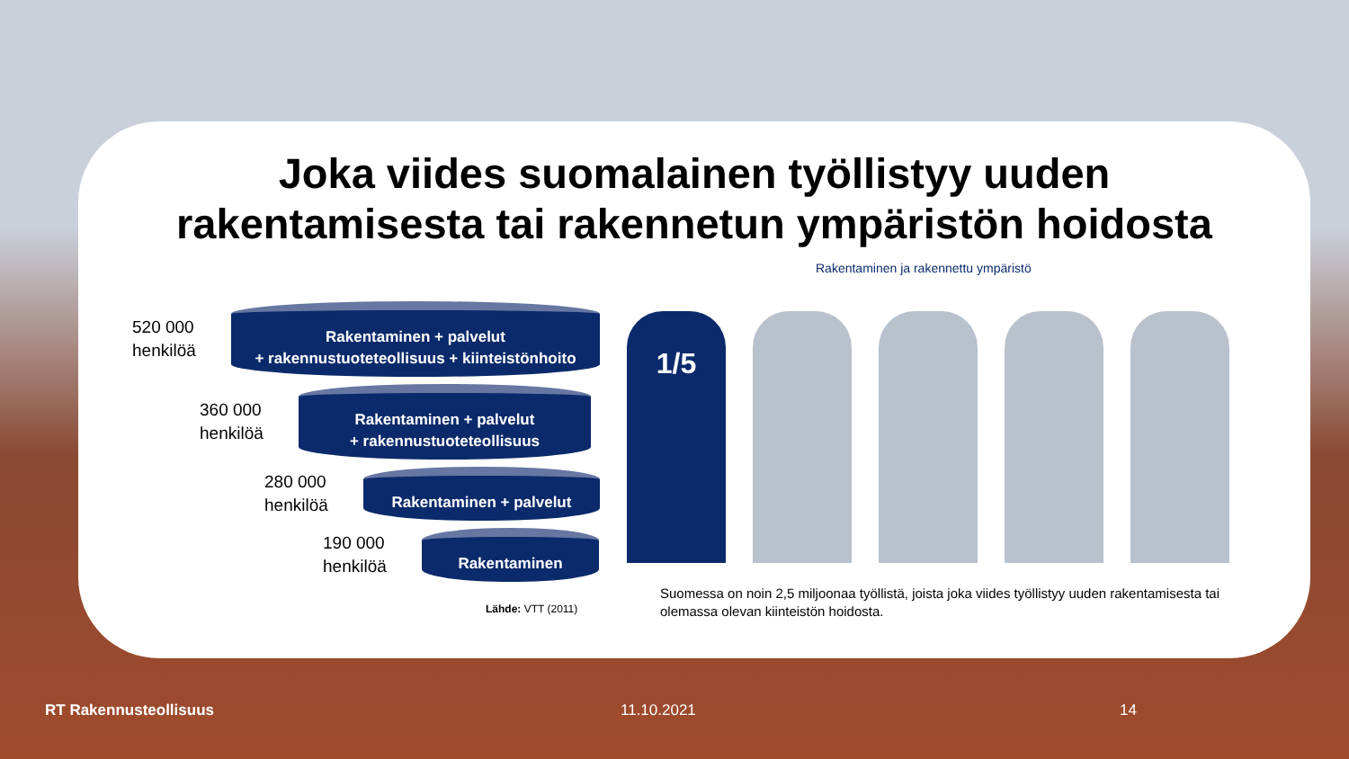Joka viides suomalainen työllistyy uuden
rakentamisesta tai rakennetun ympäristön hoidosta
520 000
henkilöä
Rakentaminen + palvelut
+ rakennustuoteteollisuus + kiinteistönhoito
360 000
henkilöä
Rakentaminen + palvelut
+ rakennustuoteteollisuus
280 000
henkilöä
Rakentaminen + palvelut
190 000
henkilöä
Rakentaminen
Lähde: VTT (2011)
Rakentaminen ja rakennettu ympäristö
1/5
Suomessa on noin 2,5 miljoonaa työllistä, joista joka viides työllistyy uuden rakentamisesta tai olemassa olevan kiinteistön hoidosta.
RT Rakennusteollisuus 11.10.2021 14